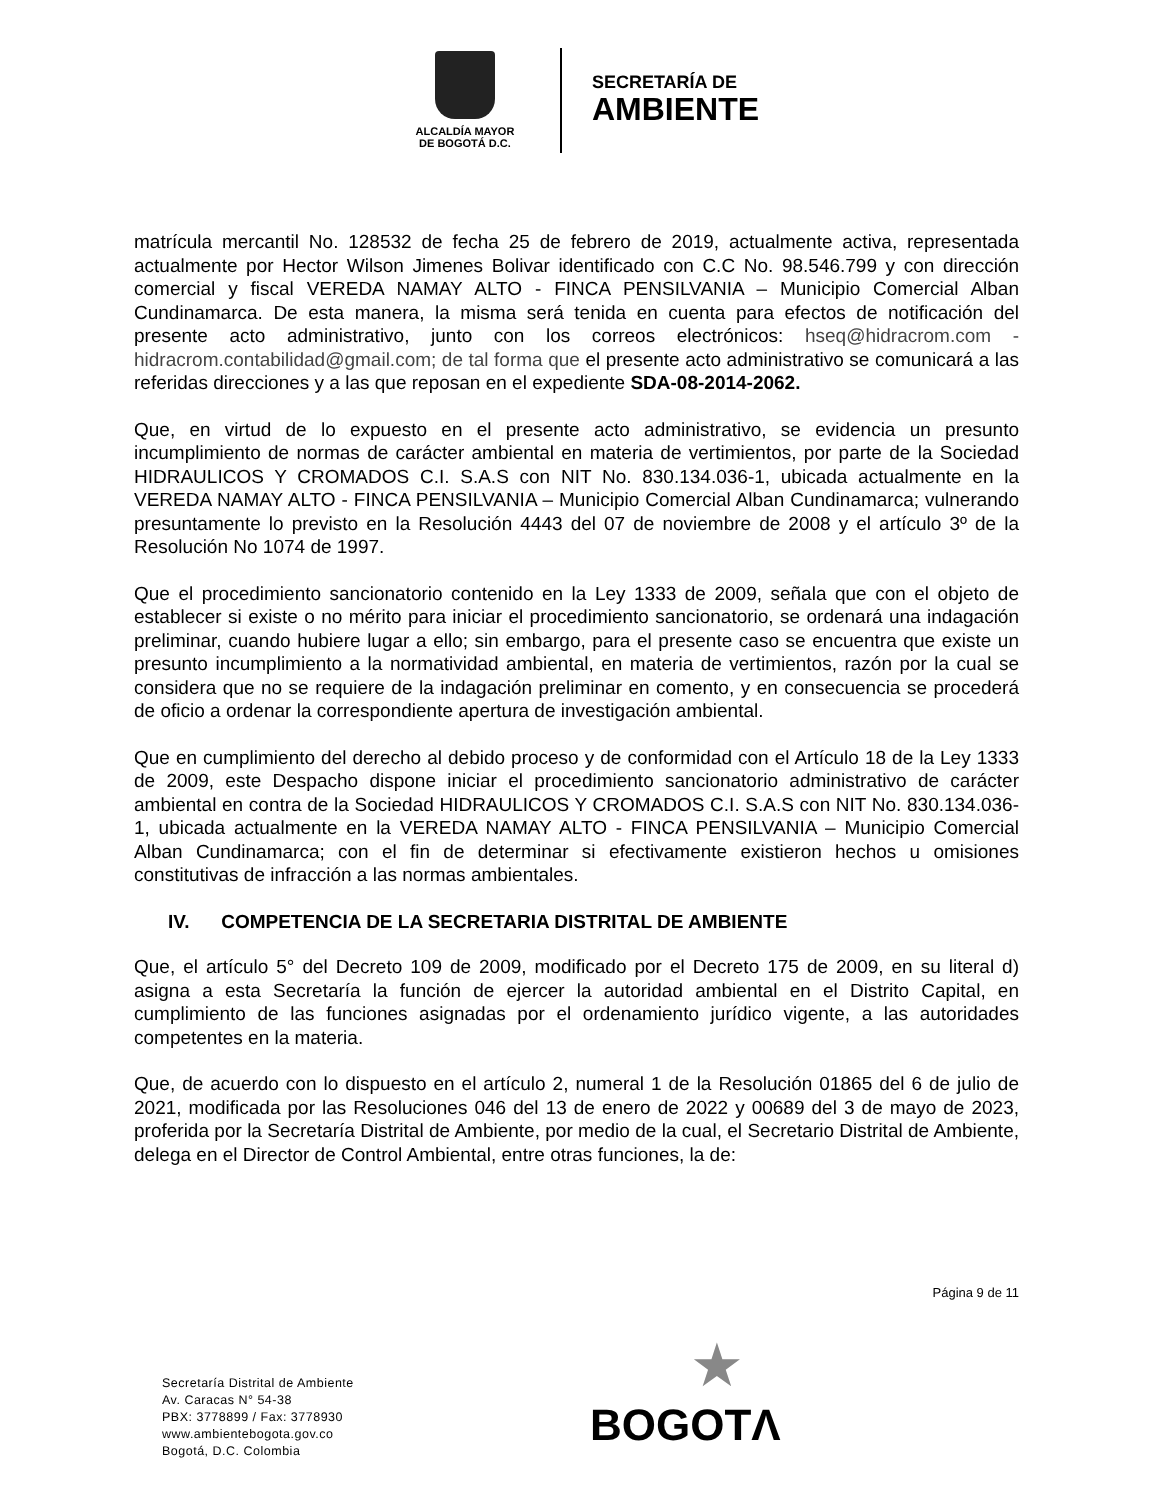ALCALDÍA MAYOR
DE BOGOTÁ D.C.
SECRETARÍA DE
AMBIENTE
matrícula mercantil No. 128532 de fecha 25 de febrero de 2019, actualmente activa, representada actualmente por Hector Wilson Jimenes Bolivar identificado con C.C No. 98.546.799 y con dirección comercial y fiscal VEREDA NAMAY ALTO - FINCA PENSILVANIA – Municipio Comercial Alban Cundinamarca. De esta manera, la misma será tenida en cuenta para efectos de notificación del presente acto administrativo, junto con los correos electrónicos: hseq@hidracrom.com - hidracrom.contabilidad@gmail.com; de tal forma que el presente acto administrativo se comunicará a las referidas direcciones y a las que reposan en el expediente SDA-08-2014-2062.
Que, en virtud de lo expuesto en el presente acto administrativo, se evidencia un presunto incumplimiento de normas de carácter ambiental en materia de vertimientos, por parte de la Sociedad HIDRAULICOS Y CROMADOS C.I. S.A.S con NIT No. 830.134.036-1, ubicada actualmente en la VEREDA NAMAY ALTO - FINCA PENSILVANIA – Municipio Comercial Alban Cundinamarca; vulnerando presuntamente lo previsto en la Resolución 4443 del 07 de noviembre de 2008 y el artículo 3º de la Resolución No 1074 de 1997.
Que el procedimiento sancionatorio contenido en la Ley 1333 de 2009, señala que con el objeto de establecer si existe o no mérito para iniciar el procedimiento sancionatorio, se ordenará una indagación preliminar, cuando hubiere lugar a ello; sin embargo, para el presente caso se encuentra que existe un presunto incumplimiento a la normatividad ambiental, en materia de vertimientos, razón por la cual se considera que no se requiere de la indagación preliminar en comento, y en consecuencia se procederá de oficio a ordenar la correspondiente apertura de investigación ambiental.
Que en cumplimiento del derecho al debido proceso y de conformidad con el Artículo 18 de la Ley 1333 de 2009, este Despacho dispone iniciar el procedimiento sancionatorio administrativo de carácter ambiental en contra de la Sociedad HIDRAULICOS Y CROMADOS C.I. S.A.S con NIT No. 830.134.036-1, ubicada actualmente en la VEREDA NAMAY ALTO - FINCA PENSILVANIA – Municipio Comercial Alban Cundinamarca; con el fin de determinar si efectivamente existieron hechos u omisiones constitutivas de infracción a las normas ambientales.
IV. COMPETENCIA DE LA SECRETARIA DISTRITAL DE AMBIENTE
Que, el artículo 5° del Decreto 109 de 2009, modificado por el Decreto 175 de 2009, en su literal d) asigna a esta Secretaría la función de ejercer la autoridad ambiental en el Distrito Capital, en cumplimiento de las funciones asignadas por el ordenamiento jurídico vigente, a las autoridades competentes en la materia.
Que, de acuerdo con lo dispuesto en el artículo 2, numeral 1 de la Resolución 01865 del 6 de julio de 2021, modificada por las Resoluciones 046 del 13 de enero de 2022 y 00689 del 3 de mayo de 2023, proferida por la Secretaría Distrital de Ambiente, por medio de la cual, el Secretario Distrital de Ambiente, delega en el Director de Control Ambiental, entre otras funciones, la de:
Página 9 de 11
Secretaría Distrital de Ambiente
Av. Caracas N° 54-38
PBX: 3778899 / Fax: 3778930
www.ambientebogota.gov.co
Bogotá, D.C. Colombia
★
BOGOTΛ